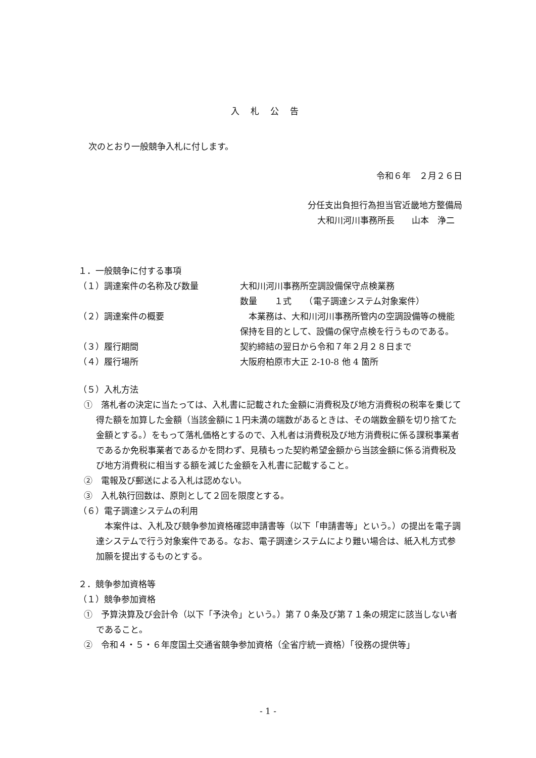入札公告
次のとおり一般競争入札に付します。
令和６年　２月２６日
分任支出負担行為担当官近畿地方整備局
大和川河川事務所長　　山本　浄二
１．一般競争に付する事項
（１）調達案件の名称及び数量 大和川河川事務所空調設備保守点検業務
数量　　１式　　（電子調達システム対象案件）
（２）調達案件の概要　本業務は、大和川河川事務所管内の空調設備等の機能保持を目的として、設備の保守点検を行うものである。
（３）履行期間 契約締結の翌日から令和７年２月２８日まで
（４）履行場所 大阪府柏原市大正 2-10-8 他 4 箇所
（５）入札方法
①　落札者の決定に当たっては、入札書に記載された金額に消費税及び地方消費税の税率を乗じて得た額を加算した金額（当該金額に１円未満の端数があるときは、その端数金額を切り捨てた金額とする。）をもって落札価格とするので、入札者は消費税及び地方消費税に係る課税事業者であるか免税事業者であるかを問わず、見積もった契約希望金額から当該金額に係る消費税及び地方消費税に相当する額を減じた金額を入札書に記載すること。
②　電報及び郵送による入札は認めない。
③　入札執行回数は、原則として２回を限度とする。
（６）電子調達システムの利用
　本案件は、入札及び競争参加資格確認申請書等（以下「申請書等」という。）の提出を電子調達システムで行う対象案件である。なお、電子調達システムにより難い場合は、紙入札方式参加願を提出するものとする。
２．競争参加資格等
（１）競争参加資格
①　予算決算及び会計令（以下「予決令」という。）第７０条及び第７１条の規定に該当しない者であること。
②　令和４・５・６年度国土交通省競争参加資格（全省庁統一資格）「役務の提供等」
- 1 -